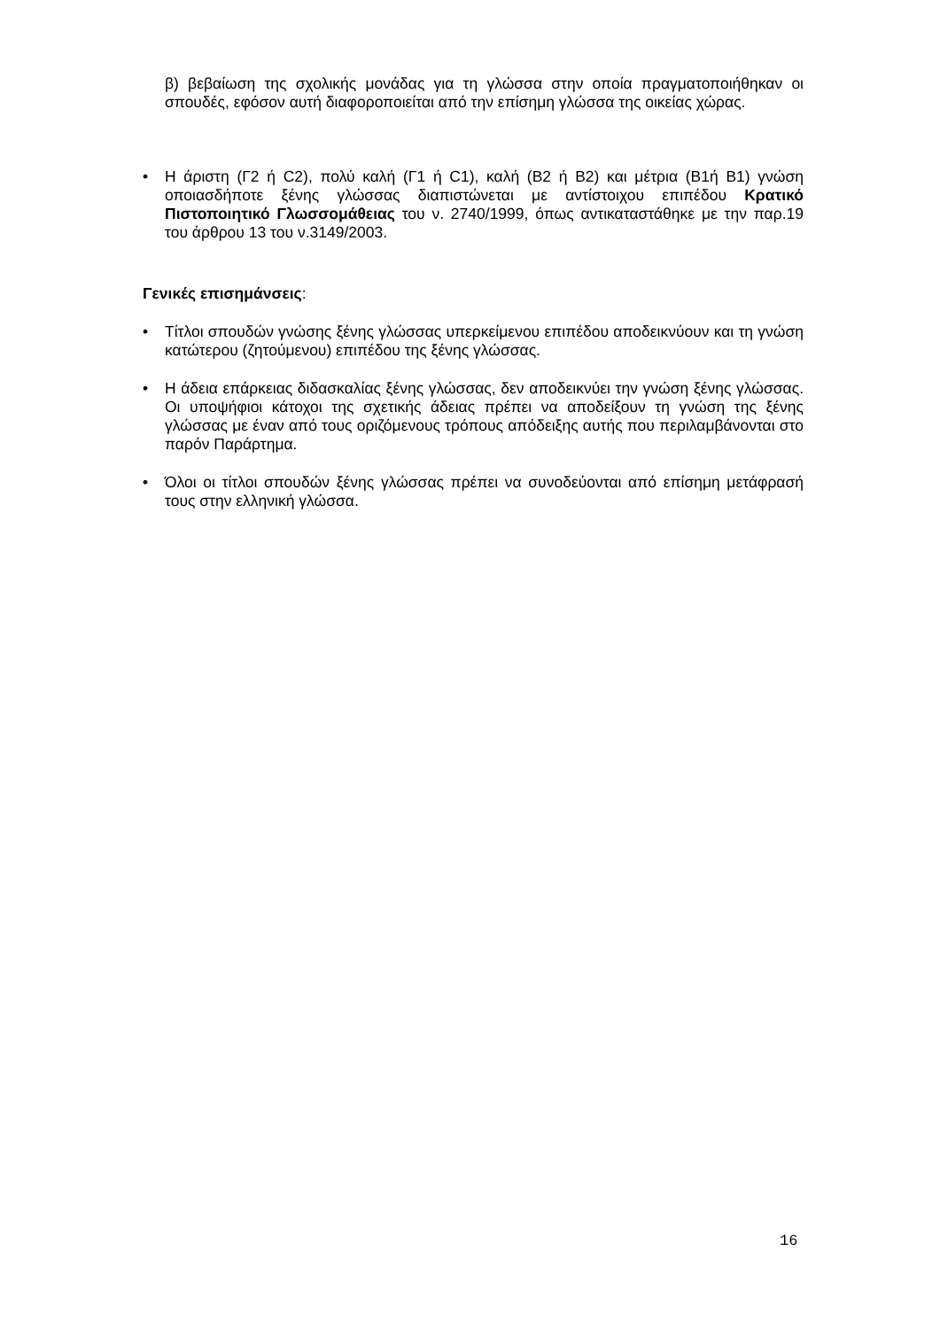β) βεβαίωση της σχολικής μονάδας για τη γλώσσα στην οποία πραγματοποιήθηκαν οι σπουδές, εφόσον αυτή διαφοροποιείται από την επίσημη γλώσσα της οικείας χώρας.
• Η άριστη (Γ2 ή C2), πολύ καλή (Γ1 ή C1), καλή (Β2 ή B2) και μέτρια (Β1ή B1) γνώση οποιασδήποτε ξένης γλώσσας διαπιστώνεται με αντίστοιχου επιπέδου Κρατικό Πιστοποιητικό Γλωσσομάθειας του ν. 2740/1999, όπως αντικαταστάθηκε με την παρ.19 του άρθρου 13 του ν.3149/2003.
Γενικές επισημάνσεις:
• Τίτλοι σπουδών γνώσης ξένης γλώσσας υπερκείμενου επιπέδου αποδεικνύουν και τη γνώση κατώτερου (ζητούμενου) επιπέδου της ξένης γλώσσας.
• Η άδεια επάρκειας διδασκαλίας ξένης γλώσσας, δεν αποδεικνύει την γνώση ξένης γλώσσας. Οι υποψήφιοι κάτοχοι της σχετικής άδειας πρέπει να αποδείξουν τη γνώση της ξένης γλώσσας με έναν από τους οριζόμενους τρόπους απόδειξης αυτής που περιλαμβάνονται στο παρόν Παράρτημα.
• Όλοι οι τίτλοι σπουδών ξένης γλώσσας πρέπει να συνοδεύονται από επίσημη μετάφρασή τους στην ελληνική γλώσσα.
16